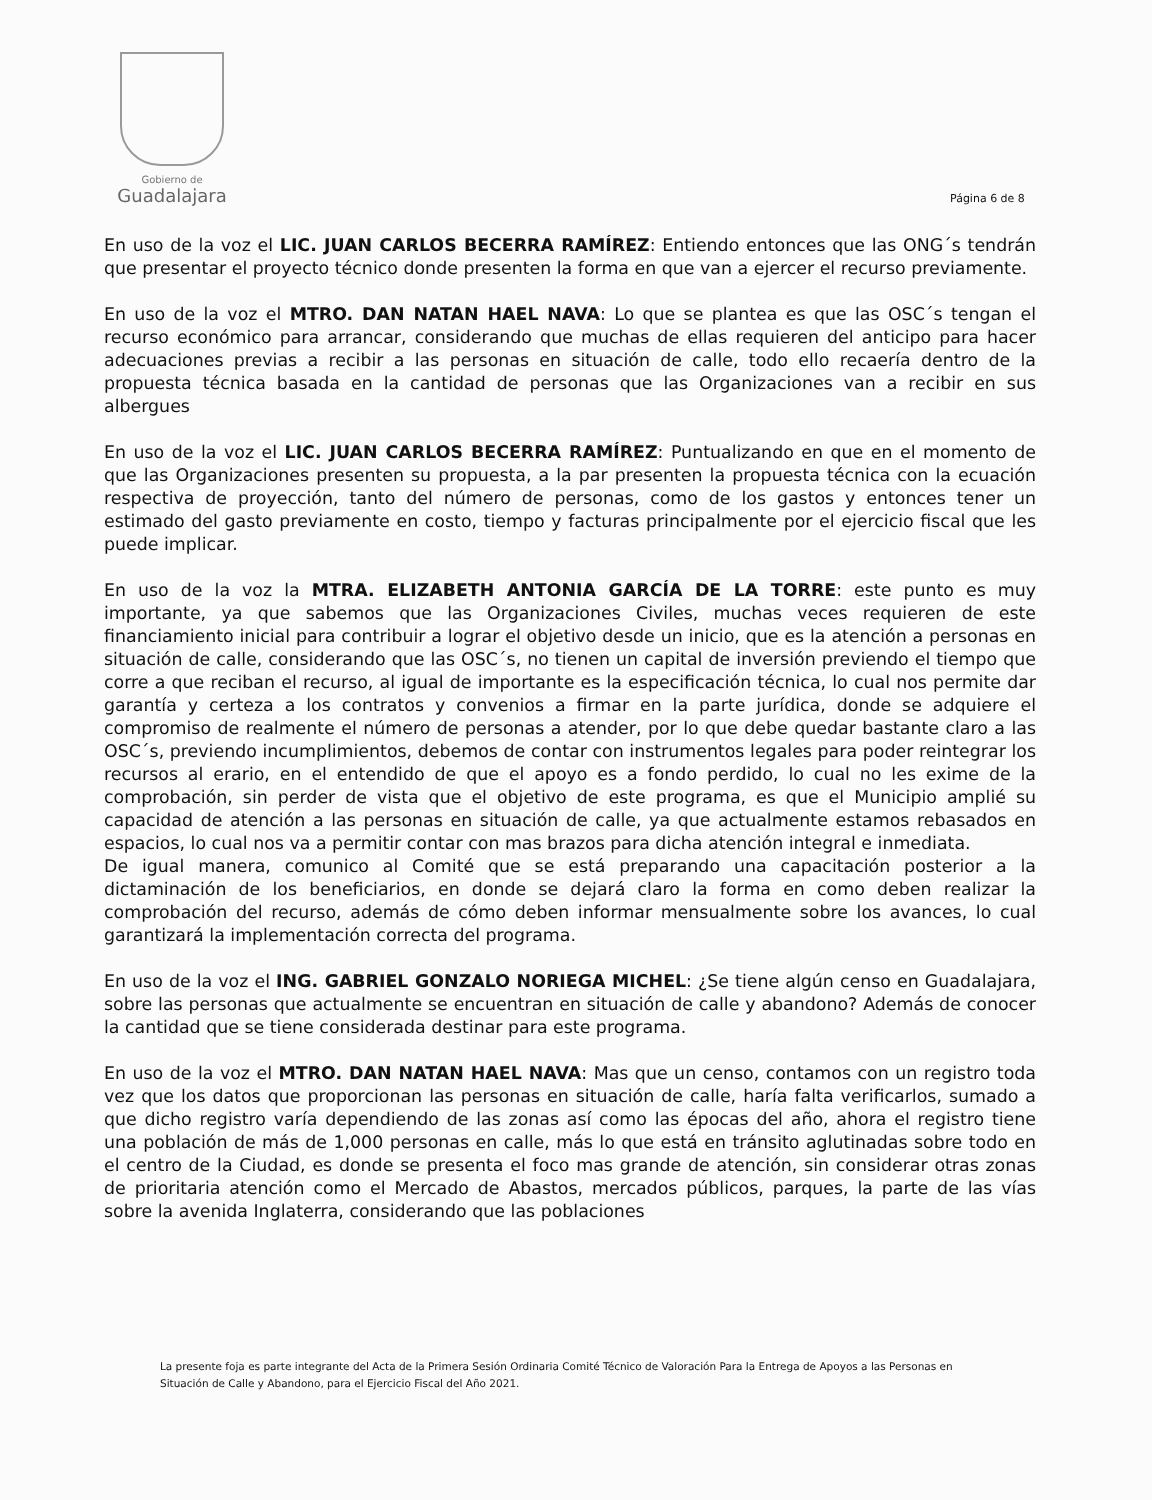Gobierno de
Guadalajara
Página 6 de 8
En uso de la voz el LIC. JUAN CARLOS BECERRA RAMÍREZ: Entiendo entonces que las ONG´s tendrán que presentar el proyecto técnico donde presenten la forma en que van a ejercer el recurso previamente.
En uso de la voz el MTRO. DAN NATAN HAEL NAVA: Lo que se plantea es que las OSC´s tengan el recurso económico para arrancar, considerando que muchas de ellas requieren del anticipo para hacer adecuaciones previas a recibir a las personas en situación de calle, todo ello recaería dentro de la propuesta técnica basada en la cantidad de personas que las Organizaciones van a recibir en sus albergues
En uso de la voz el LIC. JUAN CARLOS BECERRA RAMÍREZ: Puntualizando en que en el momento de que las Organizaciones presenten su propuesta, a la par presenten la propuesta técnica con la ecuación respectiva de proyección, tanto del número de personas, como de los gastos y entonces tener un estimado del gasto previamente en costo, tiempo y facturas principalmente por el ejercicio fiscal que les puede implicar.
En uso de la voz la MTRA. ELIZABETH ANTONIA GARCÍA DE LA TORRE: este punto es muy importante, ya que sabemos que las Organizaciones Civiles, muchas veces requieren de este financiamiento inicial para contribuir a lograr el objetivo desde un inicio, que es la atención a personas en situación de calle, considerando que las OSC´s, no tienen un capital de inversión previendo el tiempo que corre a que reciban el recurso, al igual de importante es la especificación técnica, lo cual nos permite dar garantía y certeza a los contratos y convenios a firmar en la parte jurídica, donde se adquiere el compromiso de realmente el número de personas a atender, por lo que debe quedar bastante claro a las OSC´s, previendo incumplimientos, debemos de contar con instrumentos legales para poder reintegrar los recursos al erario, en el entendido de que el apoyo es a fondo perdido, lo cual no les exime de la comprobación, sin perder de vista que el objetivo de este programa, es que el Municipio amplié su capacidad de atención a las personas en situación de calle, ya que actualmente estamos rebasados en espacios, lo cual nos va a permitir contar con mas brazos para dicha atención integral e inmediata.
De igual manera, comunico al Comité que se está preparando una capacitación posterior a la dictaminación de los beneficiarios, en donde se dejará claro la forma en como deben realizar la comprobación del recurso, además de cómo deben informar mensualmente sobre los avances, lo cual garantizará la implementación correcta del programa.
En uso de la voz el ING. GABRIEL GONZALO NORIEGA MICHEL: ¿Se tiene algún censo en Guadalajara, sobre las personas que actualmente se encuentran en situación de calle y abandono? Además de conocer la cantidad que se tiene considerada destinar para este programa.
En uso de la voz el MTRO. DAN NATAN HAEL NAVA: Mas que un censo, contamos con un registro toda vez que los datos que proporcionan las personas en situación de calle, haría falta verificarlos, sumado a que dicho registro varía dependiendo de las zonas así como las épocas del año, ahora el registro tiene una población de más de 1,000 personas en calle, más lo que está en tránsito aglutinadas sobre todo en el centro de la Ciudad, es donde se presenta el foco mas grande de atención, sin considerar otras zonas de prioritaria atención como el Mercado de Abastos, mercados públicos, parques, la parte de las vías sobre la avenida Inglaterra, considerando que las poblaciones
La presente foja es parte integrante del Acta de la Primera Sesión Ordinaria Comité Técnico de Valoración Para la Entrega de Apoyos a las Personas en Situación de Calle y Abandono, para el Ejercicio Fiscal del Año 2021.